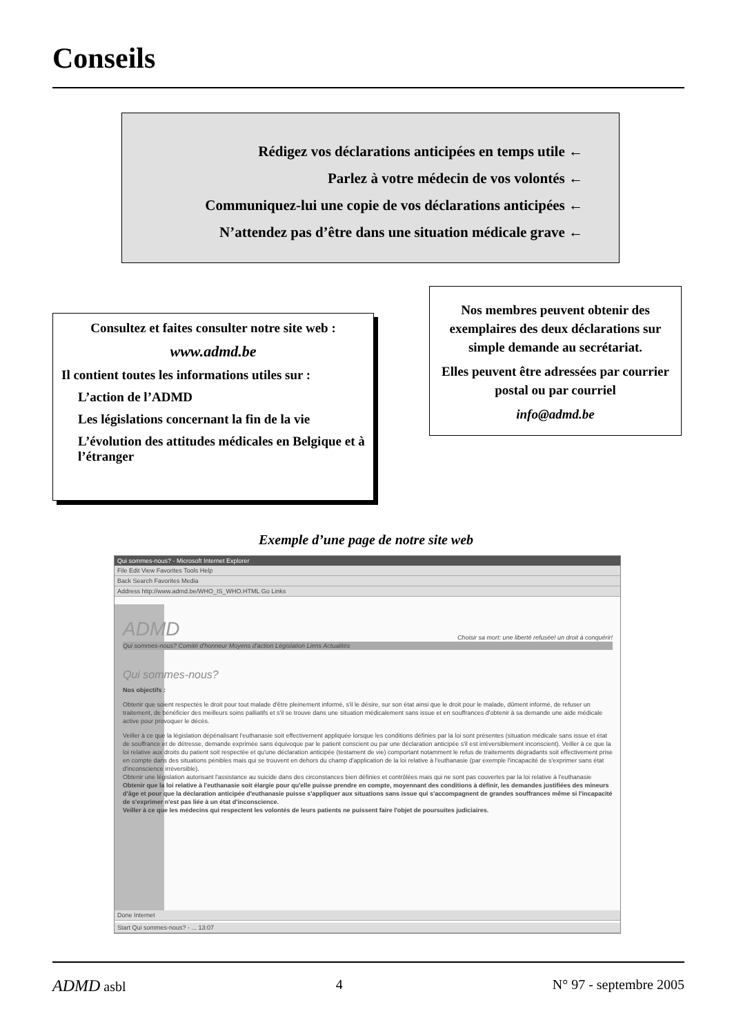Conseils
Rédigez vos déclarations anticipées en temps utile ←
Parlez à votre médecin de vos volontés ←
Communiquez-lui une copie de vos déclarations anticipées ←
N’attendez pas d’être dans une situation médicale grave ←
Consultez et faites consulter notre site web :
www.admd.be
Il contient toutes les informations utiles sur :
L’action de l’ADMD
Les législations concernant la fin de la vie
L’évolution des attitudes médicales en Belgique et à l’étranger
Nos membres peuvent obtenir des exemplaires des deux déclarations sur simple demande au secrétariat.
Elles peuvent être adressées par courrier postal ou par courriel
info@admd.be
Exemple d’une page de notre site web
Qui sommes-nous? - Microsoft Internet Explorer
File Edit View Favorites Tools Help
Back Search Favorites Media
Address http://www.admd.be/WHO_IS_WHO.HTML Go Links
ADMD
Choisir sa mort: une liberté refusée! un droit à conquérir!
Qui sommes-nous? Comité d'honneur Moyens d'action Législation Liens Actualités
Qui sommes-nous?
Nos objectifs :
Obtenir que soient respectés le droit pour tout malade d'être pleinement informé, s'il le désire, sur son état ainsi que le droit pour le malade, dûment informé, de refuser un traitement, de bénéficier des meilleurs soins palliatifs et s'il se trouve dans une situation médicalement sans issue et en souffrances d'obtenir à sa demande une aide médicale active pour provoquer le décès.
Veiller à ce que la législation dépénalisant l'euthanasie soit effectivement appliquée lorsque les conditions définies par la loi sont présentes (situation médicale sans issue et état de souffrance et de détresse, demande exprimée sans équivoque par le patient conscient ou par une déclaration anticipée s'il est irréversiblement inconscient). Veiller à ce que la loi relative aux droits du patient soit respectée et qu'une déclaration anticipée (testament de vie) comportant notamment le refus de traitements dégradants soit effectivement prise en compte dans des situations pénibles mais qui se trouvent en dehors du champ d'application de la loi relative à l'euthanasie (par exemple l'incapacité de s'exprimer sans état d'inconscience irréversible).
Obtenir une législation autorisant l'assistance au suicide dans des circonstances bien définies et contrôlées mais qui ne sont pas couvertes par la loi relative à l'euthanasie
Obtenir que la loi relative à l'euthanasie soit élargie pour qu'elle puisse prendre en compte, moyennant des conditions à définir, les demandes justifiées des mineurs d'âge et pour que la déclaration anticipée d'euthanasie puisse s'appliquer aux situations sans issue qui s'accompagnent de grandes souffrances même si l'incapacité de s'exprimer n'est pas liée à un état d'inconscience.
Veiller à ce que les médecins qui respectent les volontés de leurs patients ne puissent faire l'objet de poursuites judiciaires.
Done Internet
Start Qui sommes-nous? - ... 13:07
ADMD asbl 4 N° 97 - septembre 2005